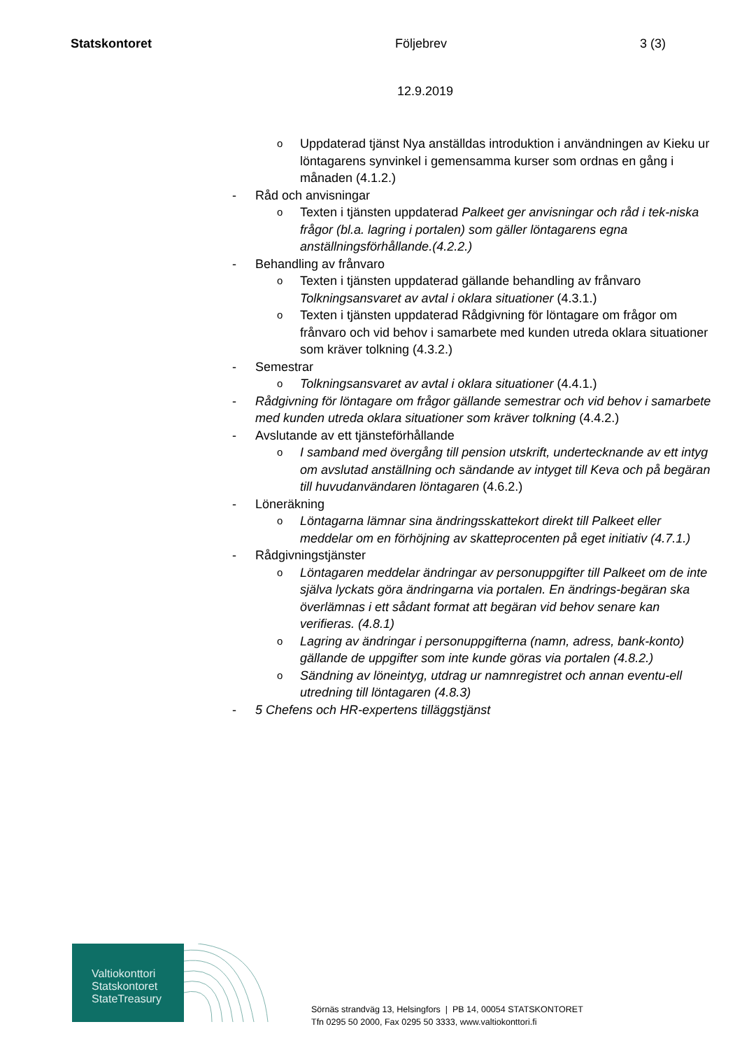Statskontoret Följebrev 3 (3)
12.9.2019
o Uppdaterad tjänst Nya anställdas introduktion i användningen av Kieku ur löntagarens synvinkel i gemensamma kurser som ordnas en gång i månaden (4.1.2.)
- Råd och anvisningar
o Texten i tjänsten uppdaterad Palkeet ger anvisningar och råd i tek-niska frågor (bl.a. lagring i portalen) som gäller löntagarens egna anställningsförhållande.(4.2.2.)
- Behandling av frånvaro
o Texten i tjänsten uppdaterad gällande behandling av frånvaro Tolkningsansvaret av avtal i oklara situationer (4.3.1.)
o Texten i tjänsten uppdaterad Rådgivning för löntagare om frågor om frånvaro och vid behov i samarbete med kunden utreda oklara situationer som kräver tolkning (4.3.2.)
- Semestrar
o Tolkningsansvaret av avtal i oklara situationer (4.4.1.)
- Rådgivning för löntagare om frågor gällande semestrar och vid behov i samarbete med kunden utreda oklara situationer som kräver tolkning (4.4.2.)
- Avslutande av ett tjänsteförhållande
o I samband med övergång till pension utskrift, undertecknande av ett intyg om avslutad anställning och sändande av intyget till Keva och på begäran till huvudanvändaren löntagaren (4.6.2.)
- Löneräkning
o Löntagarna lämnar sina ändringsskattekort direkt till Palkeet eller meddelar om en förhöjning av skatteprocenten på eget initiativ (4.7.1.)
- Rådgivningstjänster
o Löntagaren meddelar ändringar av personuppgifter till Palkeet om de inte själva lyckats göra ändringarna via portalen. En ändrings-begäran ska överlämnas i ett sådant format att begäran vid behov senare kan verifieras. (4.8.1)
o Lagring av ändringar i personuppgifterna (namn, adress, bank-konto) gällande de uppgifter som inte kunde göras via portalen (4.8.2.)
o Sändning av löneintyg, utdrag ur namnregistret och annan eventu-ell utredning till löntagaren (4.8.3)
- 5 Chefens och HR-expertens tilläggstjänst
Valtiokonttori
Statskontoret
StateTreasury
Sörnäs strandväg 13, Helsingfors | PB 14, 00054 STATSKONTORET
Tfn 0295 50 2000, Fax 0295 50 3333, www.valtiokonttori.fi